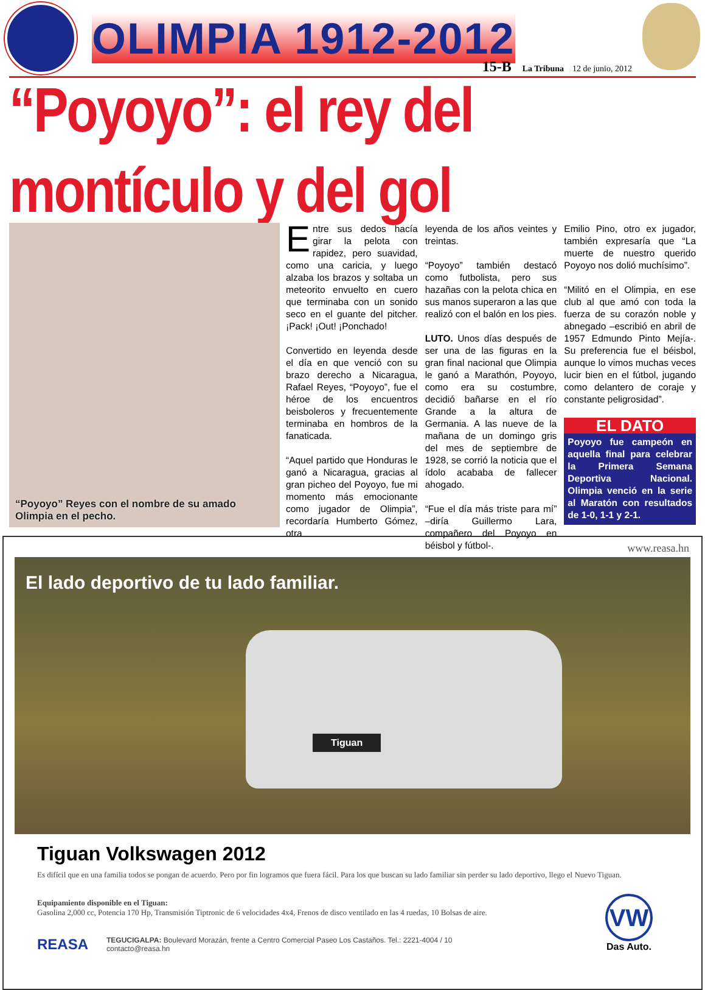OLIMPIA 1912-2012
15-B La Tribuna 12 de junio, 2012
“Poyoyo”: el rey del montículo y del gol
“Poyoyo” Reyes con el nombre de su amado Olimpia en el pecho.
Entre sus dedos hacía girar la pelota con rapidez, pero suavidad, como una caricia, y luego alzaba los brazos y soltaba un meteorito envuelto en cuero que terminaba con un sonido seco en el guante del pitcher. ¡Pack! ¡Out! ¡Ponchado!
Convertido en leyenda desde el día en que venció con su brazo derecho a Nicaragua, Rafael Reyes, “Poyoyo”, fue el héroe de los encuentros beisboleros y frecuentemente terminaba en hombros de la fanaticada.
“Aquel partido que Honduras le ganó a Nicaragua, gracias al gran picheo del Poyoyo, fue mi momento más emocionante como jugador de Olimpia”, recordaría Humberto Gómez, otra
leyenda de los años veintes y treintas.
“Poyoyo” también destacó como futbolista, pero sus hazañas con la pelota chica en sus manos superaron a las que realizó con el balón en los pies.
LUTO. Unos días después de ser una de las figuras en la gran final nacional que Olimpia le ganó a Marathón, Poyoyo, como era su costumbre, decidió bañarse en el río Grande a la altura de Germania. A las nueve de la mañana de un domingo gris del mes de septiembre de 1928, se corrió la noticia que el ídolo acababa de fallecer ahogado.
“Fue el día más triste para mí” –diría Guillermo Lara, compañero del Poyoyo en béisbol y fútbol-.
Emilio Pino, otro ex jugador, también expresaría que “La muerte de nuestro querido Poyoyo nos dolió muchísimo”.
“Militó en el Olimpia, en ese club al que amó con toda la fuerza de su corazón noble y abnegado –escribió en abril de 1957 Edmundo Pinto Mejía-. Su preferencia fue el béisbol, aunque lo vimos muchas veces lucir bien en el fútbol, jugando como delantero de coraje y constante peligrosidad”.
EL DATO
Poyoyo fue campeón en aquella final para celebrar la Primera Semana Deportiva Nacional. Olimpia venció en la serie al Maratón con resultados de 1-0, 1-1 y 2-1.
www.reasa.hn
El lado deportivo de tu lado familiar.
Tiguan
Tiguan Volkswagen 2012
Es difícil que en una familia todos se pongan de acuerdo. Pero por fin logramos que fuera fácil. Para los que buscan su lado familiar sin perder su lado deportivo, llego el Nuevo Tiguan.
Equipamiento disponible en el Tiguan:
Gasolina 2,000 cc, Potencia 170 Hp, Transmisión Tiptronic de 6 velocidades 4x4, Frenos de disco ventilado en las 4 ruedas, 10 Bolsas de aire.
REASA TEGUCIGALPA: Boulevard Morazán, frente a Centro Comercial Paseo Los Castaños. Tel.: 2221-4004 / 10
contacto@reasa.hn
VW
Das Auto.